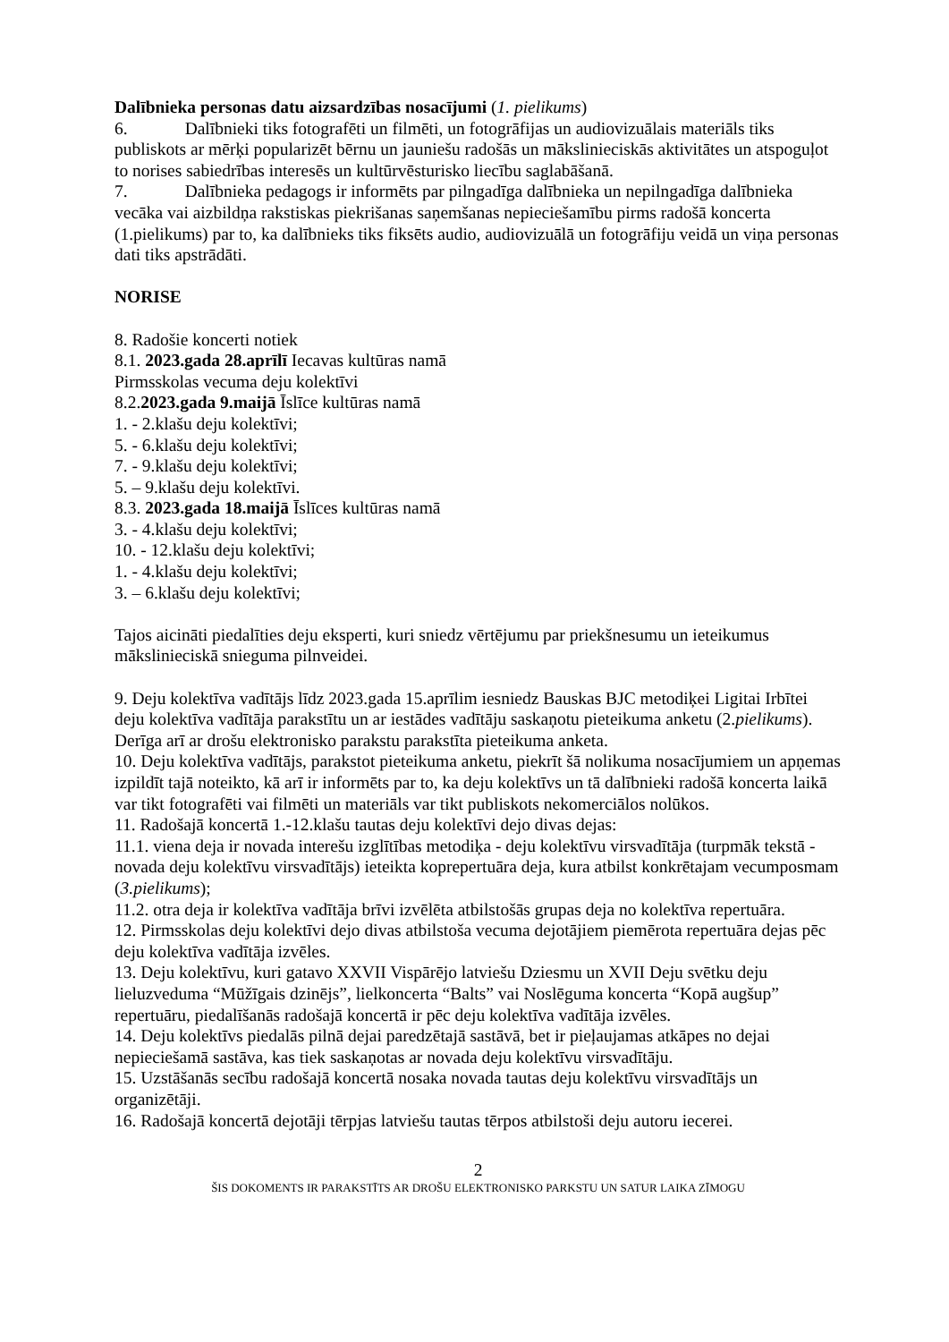Dalībnieka personas datu aizsardzības nosacījumi (1. pielikums)
6. Dalībnieki tiks fotografēti un filmēti, un fotogrāfijas un audiovizuālais materiāls tiks publiskots ar mērķi popularizēt bērnu un jauniešu radošās un mākslinieciskās aktivitātes un atspoguļot to norises sabiedrības interesēs un kultūrvēsturisko liecību saglabāšanā.
7. Dalībnieka pedagogs ir informēts par pilngadīga dalībnieka un nepilngadīga dalībnieka vecāka vai aizbildņa rakstiskas piekrišanas saņemšanas nepieciešamību pirms radošā koncerta (1.pielikums) par to, ka dalībnieks tiks fiksēts audio, audiovizuālā un fotogrāfiju veidā un viņa personas dati tiks apstrādāti.
NORISE
8. Radošie koncerti notiek
8.1. 2023.gada 28.aprīlī Iecavas kultūras namā
Pirmsskolas vecuma deju kolektīvi
8.2.2023.gada 9.maijā Īslīce kultūras namā
1. - 2.klašu deju kolektīvi;
5. - 6.klašu deju kolektīvi;
7. - 9.klašu deju kolektīvi;
5. – 9.klašu deju kolektīvi.
8.3. 2023.gada 18.maijā Īslīces kultūras namā
3. - 4.klašu deju kolektīvi;
10. - 12.klašu deju kolektīvi;
1. - 4.klašu deju kolektīvi;
3. – 6.klašu deju kolektīvi;
Tajos aicināti piedalīties deju eksperti, kuri sniedz vērtējumu par priekšnesumu un ieteikumus mākslinieciskā snieguma pilnveidei.
9. Deju kolektīva vadītājs līdz 2023.gada 15.aprīlim iesniedz Bauskas BJC metodiķei Ligitai Irbītei deju kolektīva vadītāja parakstītu un ar iestādes vadītāju saskaņotu pieteikuma anketu (2.pielikums). Derīga arī ar drošu elektronisko parakstu parakstīta pieteikuma anketa.
10. Deju kolektīva vadītājs, parakstot pieteikuma anketu, piekrīt šā nolikuma nosacījumiem un apņemas izpildīt tajā noteikto, kā arī ir informēts par to, ka deju kolektīvs un tā dalībnieki radošā koncerta laikā var tikt fotografēti vai filmēti un materiāls var tikt publiskots nekomerciālos nolūkos.
11. Radošajā koncertā 1.-12.klašu tautas deju kolektīvi dejo divas dejas:
11.1. viena deja ir novada interešu izglītības metodiķa - deju kolektīvu virsvadītāja (turpmāk tekstā - novada deju kolektīvu virsvadītājs) ieteikta koprepertuāra deja, kura atbilst konkrētajam vecumposmam (3.pielikums);
11.2. otra deja ir kolektīva vadītāja brīvi izvēlēta atbilstošās grupas deja no kolektīva repertuāra.
12. Pirmsskolas deju kolektīvi dejo divas atbilstoša vecuma dejotājiem piemērota repertuāra dejas pēc deju kolektīva vadītāja izvēles.
13. Deju kolektīvu, kuri gatavo XXVII Vispārējo latviešu Dziesmu un XVII Deju svētku deju lieluzveduma “Mūžīgais dzinējs”, lielkoncerta “Balts” vai Noslēguma koncerta “Kopā augšup” repertuāru, piedalīšanās radošajā koncertā ir pēc deju kolektīva vadītāja izvēles.
14. Deju kolektīvs piedalās pilnā dejai paredzētajā sastāvā, bet ir pieļaujamas atkāpes no dejai nepieciešamā sastāva, kas tiek saskaņotas ar novada deju kolektīvu virsvadītāju.
15. Uzstāšanās secību radošajā koncertā nosaka novada tautas deju kolektīvu virsvadītājs un organizētāji.
16. Radošajā koncertā dejotāji tērpjas latviešu tautas tērpos atbilstoši deju autoru iecerei.
2
ŠIS DOKOMENTS IR PARAKSTĪTS AR DROŠU ELEKTRONISKO PARKSTU UN SATUR LAIKA ZĪMOGU